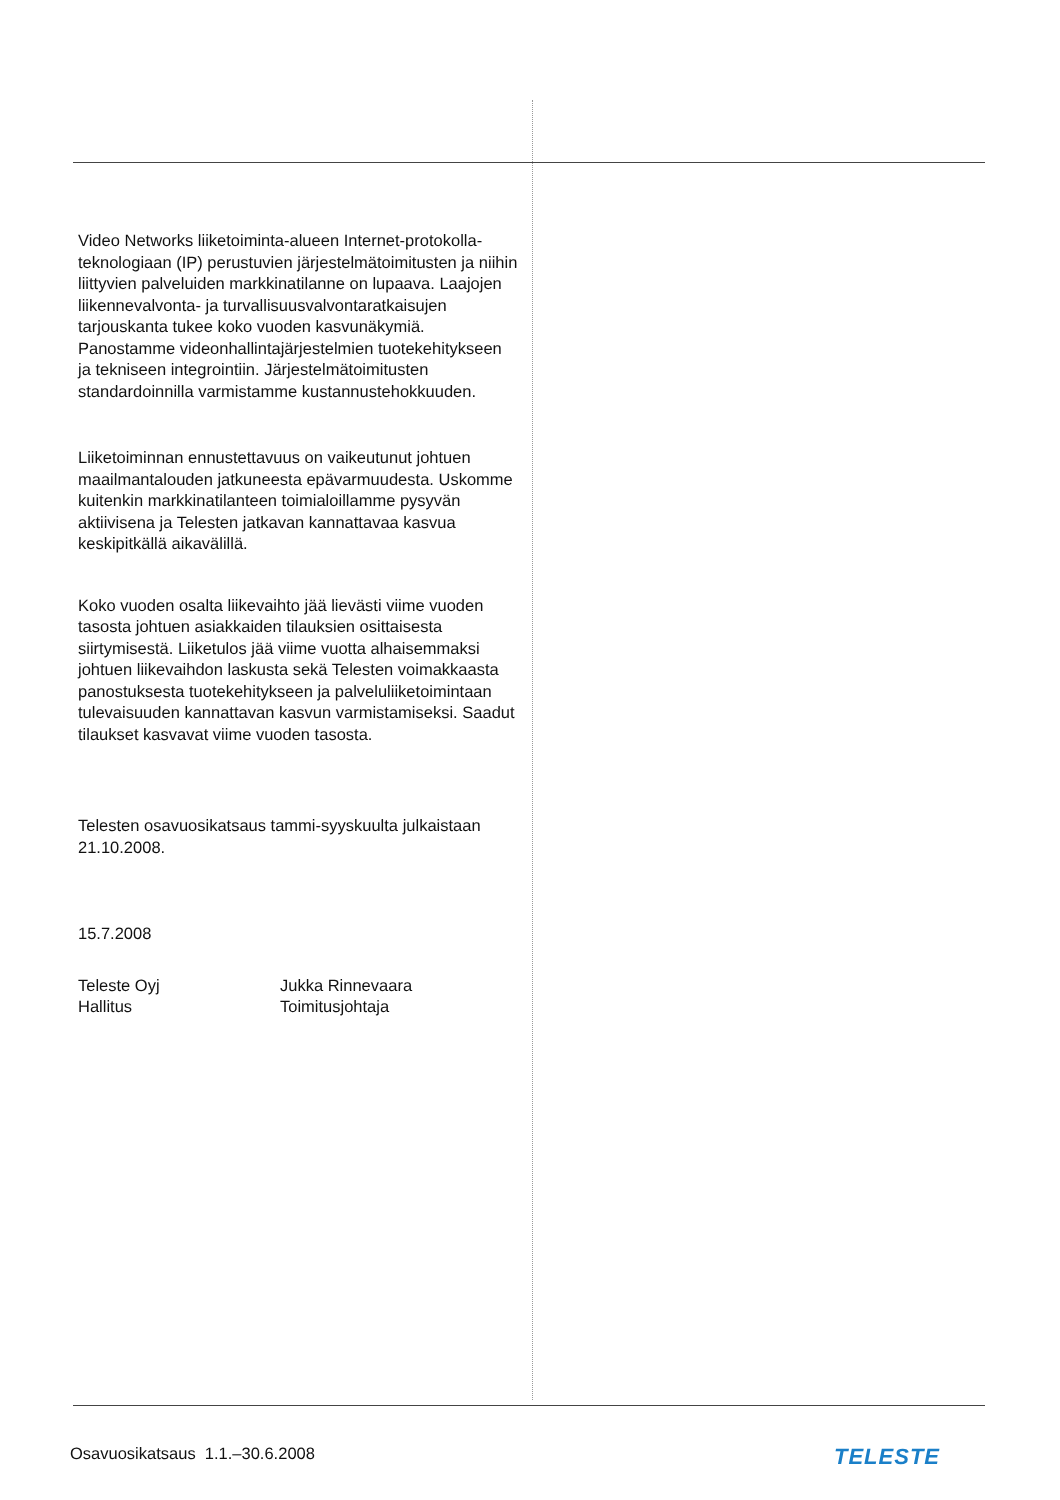Video Networks liiketoiminta-alueen Internet-protokolla-teknologiaan (IP) perustuvien järjestelmätoimitusten ja niihin liittyvien palveluiden markkinatilanne on lupaava. Laajojen liikennevalvonta- ja turvallisuusvalvontaratkaisujen tarjouskanta tukee koko vuoden kasvunäkymiä. Panostamme videonhallintajärjestelmien tuotekehitykseen ja tekniseen integrointiin. Järjestelmätoimitusten standardoinnilla varmistamme kustannustehokkuuden.
Liiketoiminnan ennustettavuus on vaikeutunut johtuen maailmantalouden jatkuneesta epävarmuudesta. Uskomme kuitenkin markkinatilanteen toimialoillamme pysyvän aktiivisena ja Telesten jatkavan kannattavaa kasvua keskipitkällä aikavälillä.
Koko vuoden osalta liikevaihto jää lievästi viime vuoden tasosta johtuen asiakkaiden tilauksien osittaisesta siirtymisestä. Liiketulos jää viime vuotta alhaisemmaksi johtuen liikevaihdon laskusta sekä Telesten voimakkaasta panostuksesta tuotekehitykseen ja palveluliiketoimintaan tulevaisuuden kannattavan kasvun varmistamiseksi. Saadut tilaukset kasvavat viime vuoden tasosta.
Telesten osavuosikatsaus tammi-syyskuulta julkaistaan 21.10.2008.
15.7.2008
Teleste Oyj
Hallitus
Jukka Rinnevaara
Toimitusjohtaja
Osavuosikatsaus 1.1.–30.6.2008 TELESTE